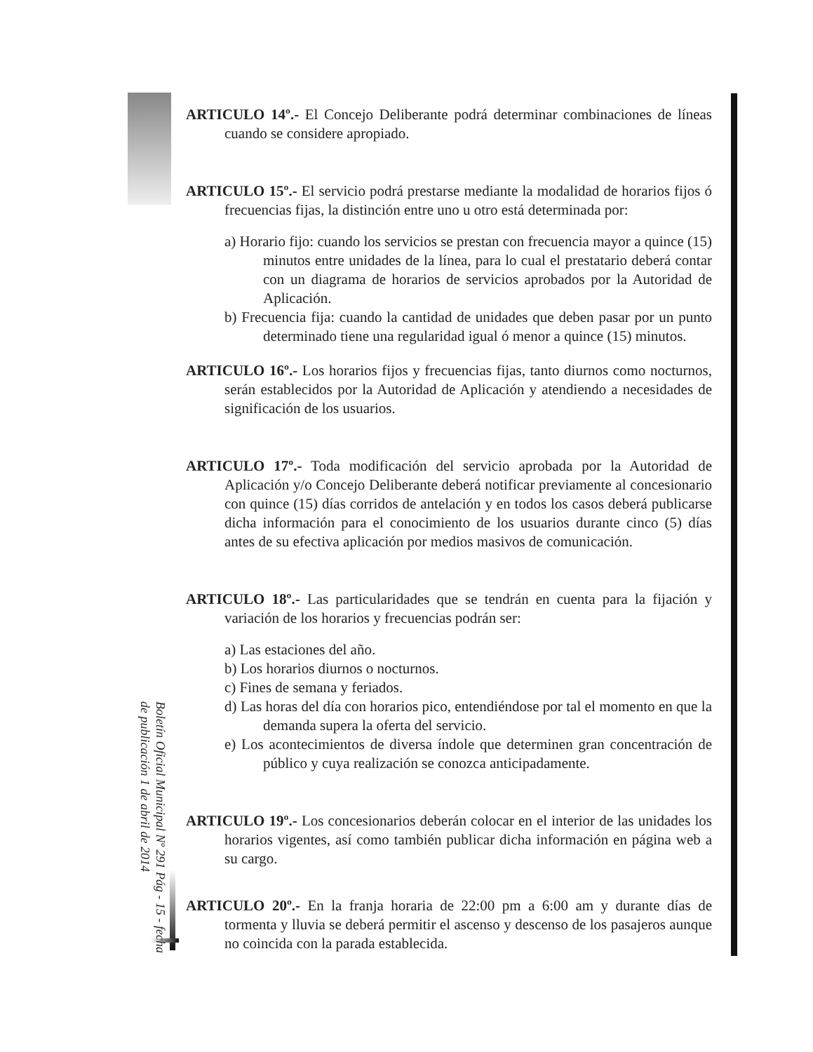ARTICULO 14º.- El Concejo Deliberante podrá determinar combinaciones de líneas cuando se considere apropiado.
ARTICULO 15º.- El servicio podrá prestarse mediante la modalidad de horarios fijos ó frecuencias fijas, la distinción entre uno u otro está determinada por:
a) Horario fijo: cuando los servicios se prestan con frecuencia mayor a quince (15) minutos entre unidades de la línea, para lo cual el prestatario deberá contar con un diagrama de horarios de servicios aprobados por la Autoridad de Aplicación.
b) Frecuencia fija: cuando la cantidad de unidades que deben pasar por un punto determinado tiene una regularidad igual ó menor a quince (15) minutos.
ARTICULO 16º.- Los horarios fijos y frecuencias fijas, tanto diurnos como nocturnos, serán establecidos por la Autoridad de Aplicación y atendiendo a necesidades de significación de los usuarios.
ARTICULO 17º.- Toda modificación del servicio aprobada por la Autoridad de Aplicación y/o Concejo Deliberante deberá notificar previamente al concesionario con quince (15) días corridos de antelación y en todos los casos deberá publicarse dicha información para el conocimiento de los usuarios durante cinco (5) días antes de su efectiva aplicación por medios masivos de comunicación.
ARTICULO 18º.- Las particularidades que se tendrán en cuenta para la fijación y variación de los horarios y frecuencias podrán ser:
a) Las estaciones del año.
b) Los horarios diurnos o nocturnos.
c) Fines de semana y feriados.
d) Las horas del día con horarios pico, entendiéndose por tal el momento en que la demanda supera la oferta del servicio.
e) Los acontecimientos de diversa índole que determinen gran concentración de público y cuya realización se conozca anticipadamente.
ARTICULO 19º.- Los concesionarios deberán colocar en el interior de las unidades los horarios vigentes, así como también publicar dicha información en página web a su cargo.
ARTICULO 20º.- En la franja horaria de 22:00 pm a 6:00 am y durante días de tormenta y lluvia se deberá permitir el ascenso y descenso de los pasajeros aunque no coincida con la parada establecida.
Boletín Oficial Municipal Nº 291 Pág - 15 - fecha de publicación 1 de abril de 2014